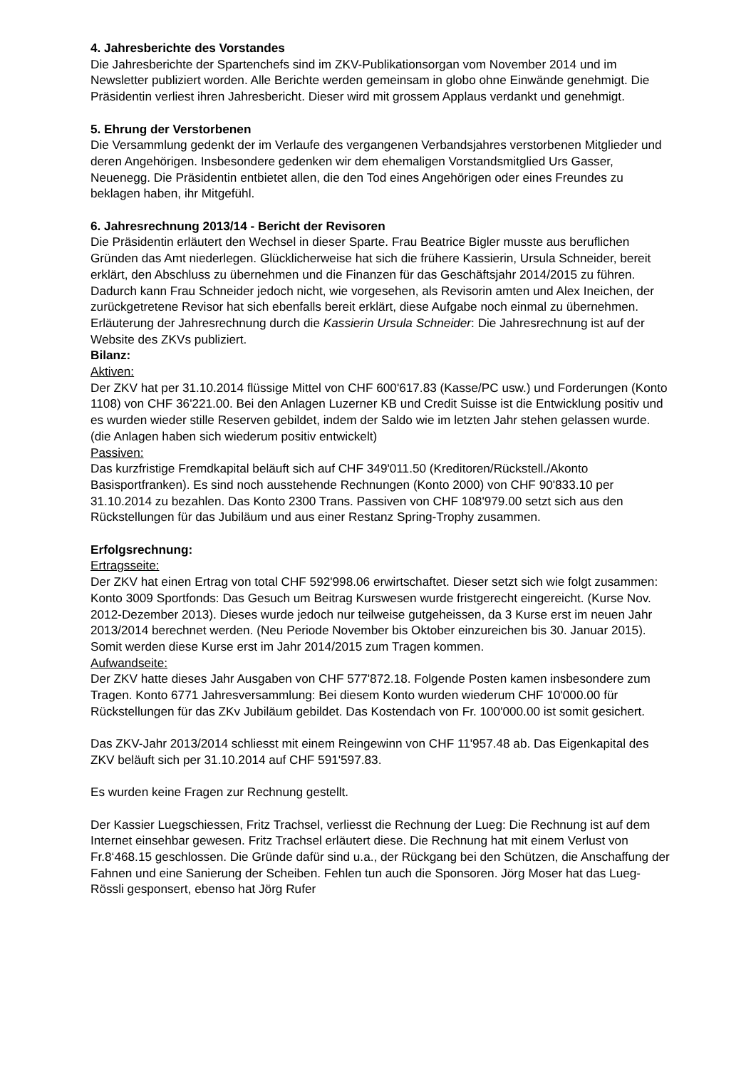4. Jahresberichte des Vorstandes
Die Jahresberichte der Spartenchefs sind im ZKV-Publikationsorgan vom November 2014 und im Newsletter publiziert worden. Alle Berichte werden gemeinsam in globo ohne Einwände genehmigt. Die Präsidentin verliest ihren Jahresbericht. Dieser wird mit grossem Applaus verdankt und genehmigt.
5. Ehrung der Verstorbenen
Die Versammlung gedenkt der im Verlaufe des vergangenen Verbandsjahres verstorbenen Mitglieder und deren Angehörigen. Insbesondere gedenken wir dem ehemaligen Vorstandsmitglied Urs Gasser, Neuenegg. Die Präsidentin entbietet allen, die den Tod eines Angehörigen oder eines Freundes zu beklagen haben, ihr Mitgefühl.
6. Jahresrechnung 2013/14 - Bericht der Revisoren
Die Präsidentin erläutert den Wechsel in dieser Sparte. Frau Beatrice Bigler musste aus beruflichen Gründen das Amt niederlegen. Glücklicherweise hat sich die frühere Kassierin, Ursula Schneider, bereit erklärt, den Abschluss zu übernehmen und die Finanzen für das Geschäftsjahr 2014/2015 zu führen. Dadurch kann Frau Schneider jedoch nicht, wie vorgesehen, als Revisorin amten und Alex Ineichen, der zurückgetretene Revisor hat sich ebenfalls bereit erklärt, diese Aufgabe noch einmal zu übernehmen.
Erläuterung der Jahresrechnung durch die Kassierin Ursula Schneider: Die Jahresrechnung ist auf der Website des ZKVs publiziert.
Bilanz:
Aktiven:
Der ZKV hat per 31.10.2014 flüssige Mittel von CHF 600'617.83 (Kasse/PC usw.) und Forderungen (Konto 1108) von CHF 36'221.00. Bei den Anlagen Luzerner KB und Credit Suisse ist die Entwicklung positiv und es wurden wieder stille Reserven gebildet, indem der Saldo wie im letzten Jahr stehen gelassen wurde. (die Anlagen haben sich wiederum positiv entwickelt)
Passiven:
Das kurzfristige Fremdkapital beläuft sich auf CHF 349'011.50 (Kreditoren/Rückstell./Akonto Basisportfranken). Es sind noch ausstehende Rechnungen (Konto 2000) von CHF 90'833.10 per 31.10.2014 zu bezahlen. Das Konto 2300 Trans. Passiven von CHF 108'979.00 setzt sich aus den Rückstellungen für das Jubiläum und aus einer Restanz Spring-Trophy zusammen.
Erfolgsrechnung:
Ertragsseite:
Der ZKV hat einen Ertrag von total CHF 592'998.06 erwirtschaftet. Dieser setzt sich wie folgt zusammen: Konto 3009 Sportfonds: Das Gesuch um Beitrag Kurswesen wurde fristgerecht eingereicht. (Kurse Nov. 2012-Dezember 2013). Dieses wurde jedoch nur teilweise gutgeheissen, da 3 Kurse erst im neuen Jahr 2013/2014 berechnet werden. (Neu Periode November bis Oktober einzureichen bis 30. Januar 2015). Somit werden diese Kurse erst im Jahr 2014/2015 zum Tragen kommen.
Aufwandseite:
Der ZKV hatte dieses Jahr Ausgaben von CHF 577'872.18. Folgende Posten kamen insbesondere zum Tragen. Konto 6771 Jahresversammlung: Bei diesem Konto wurden wiederum CHF 10'000.00 für Rückstellungen für das ZKv Jubiläum gebildet. Das Kostendach von Fr. 100'000.00 ist somit gesichert.
Das ZKV-Jahr 2013/2014 schliesst mit einem Reingewinn von CHF 11'957.48 ab. Das Eigenkapital des ZKV beläuft sich per 31.10.2014 auf CHF 591'597.83.
Es wurden keine Fragen zur Rechnung gestellt.
Der Kassier Luegschiessen, Fritz Trachsel, verliesst die Rechnung der Lueg: Die Rechnung ist auf dem Internet einsehbar gewesen. Fritz Trachsel erläutert diese. Die Rechnung hat mit einem Verlust von Fr.8‘468.15 geschlossen. Die Gründe dafür sind u.a., der Rückgang bei den Schützen, die Anschaffung der Fahnen und eine Sanierung der Scheiben. Fehlen tun auch die Sponsoren. Jörg Moser hat das Lueg-Rössli gesponsert, ebenso hat Jörg Rufer